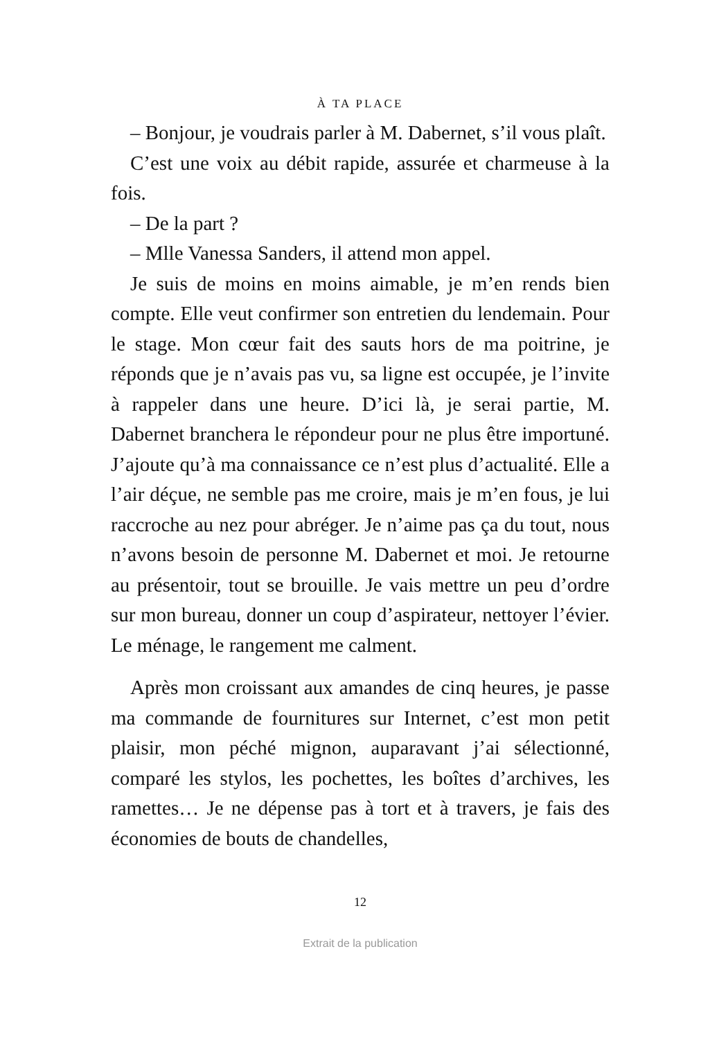À TA PLACE
– Bonjour, je voudrais parler à M. Dabernet, s’il vous plaît.
C’est une voix au débit rapide, assurée et charmeuse à la fois.
– De la part ?
– Mlle Vanessa Sanders, il attend mon appel.
Je suis de moins en moins aimable, je m’en rends bien compte. Elle veut confirmer son entretien du lendemain. Pour le stage. Mon cœur fait des sauts hors de ma poitrine, je réponds que je n’avais pas vu, sa ligne est occupée, je l’invite à rappeler dans une heure. D’ici là, je serai partie, M. Dabernet branchera le répondeur pour ne plus être importuné. J’ajoute qu’à ma connaissance ce n’est plus d’actualité. Elle a l’air déçue, ne semble pas me croire, mais je m’en fous, je lui raccroche au nez pour abréger. Je n’aime pas ça du tout, nous n’avons besoin de personne M. Dabernet et moi. Je retourne au présentoir, tout se brouille. Je vais mettre un peu d’ordre sur mon bureau, donner un coup d’aspirateur, nettoyer l’évier. Le ménage, le rangement me calment.
Après mon croissant aux amandes de cinq heures, je passe ma commande de fournitures sur Internet, c’est mon petit plaisir, mon péché mignon, auparavant j’ai sélectionné, comparé les stylos, les pochettes, les boîtes d’archives, les ramettes… Je ne dépense pas à tort et à travers, je fais des économies de bouts de chandelles,
12
Extrait de la publication